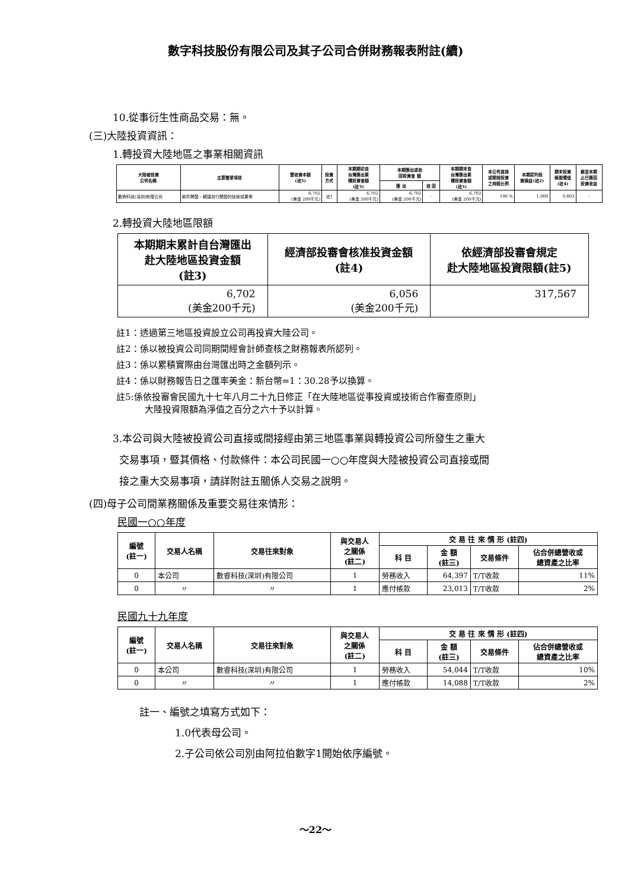數字科技股份有限公司及其子公司合併財務報表附註(續)
10.從事衍生性商品交易：無。
(三)大陸投資資訊：
1.轉投資大陸地區之事業相關資訊
| 大陸被投資 公司名稱 | 主要營業項目 | 實收資本額 (註3) | 投資 方式 | 本期期初自 台灣匯出累 積投資金額 (註3) | 本期匯出或收 回投資金 額 | | 本期期末自 台灣匯出累 積投資金額 (註3) | 本公司直接 或間接投資 之持股比例 | 本期認列投 資損益(註2) | 期末投資 帳面價值 (註4) | 截至本期 止已匯回 投資收益 |
| --- | --- | --- | --- | --- | --- | --- | --- | --- | --- | --- | --- |
| | | | | | 匯 出 | 收 回 | | | | | |
| 數睿科技(深圳)有限公司 | 軟件開發、轉讓自行開發的技術成果等 | 6,702 (美金 200千元) | 註1 | 6,702 (美金 200千元) | 6,702 (美金 200千元) | - | 6,702 (美金 200千元) | 100 % | 1,000 | 9,803 | - |
2.轉投資大陸地區限額
| 本期期末累計自台灣匯出 赴大陸地區投資金額 (註3) | 經濟部投審會核准投資金額 (註4) | 依經濟部投審會規定 赴大陸地區投資限額(註5) |
| --- | --- | --- |
| 6,702 (美金200千元) | 6,056 (美金200千元) | 317,567 |
註1：透過第三地區投資設立公司再投資大陸公司。
註2：係以被投資公司同期間經會計師查核之財務報表所認列。
註3：係以累積實際由台灣匯出時之金額列示。
註4：係以財務報告日之匯率美金：新台幣=1：30.28予以換算。
註5:係依投審會民國九十七年八月二十九日修正「在大陸地區從事投資或技術合作審查原則」
大陸投資限額為淨值之百分之六十予以計算。
3.本公司與大陸被投資公司直接或間接經由第三地區事業與轉投資公司所發生之重大
交易事項，暨其價格、付款條件：本公司民國一○○年度與大陸被投資公司直接或間
接之重大交易事項，請詳附註五關係人交易之說明。
(四)母子公司間業務關係及重要交易往來情形：
民國一○○年度
| 編號 (註一) | 交易人名稱 | 交易往來對象 | 與交易人 之關係 (註二) | 交 易 往 來 情 形 (註四) | | | |
| --- | --- | --- | --- | --- | --- | --- | --- |
| | | | | 科 目 | 金 額 (註三) | 交易條件 | 佔合併總營收或 總資產之比率 |
| 0 | 本公司 | 數睿科技(深圳)有限公司 | 1 | 勞務收入 | 64,397 | T/T收款 | 11% |
| 0 | 〃 | 〃 | 1 | 應付帳款 | 23,013 | T/T收款 | 2% |
民國九十九年度
| 編號 (註一) | 交易人名稱 | 交易往來對象 | 與交易人 之關係 (註二) | 交 易 往 來 情 形 (註四) | | | |
| --- | --- | --- | --- | --- | --- | --- | --- |
| | | | | 科 目 | 金 額 (註三) | 交易條件 | 佔合併總營收或 總資產之比率 |
| 0 | 本公司 | 數睿科技(深圳)有限公司 | 1 | 勞務收入 | 54,044 | T/T收款 | 10% |
| 0 | 〃 | 〃 | 1 | 應付帳款 | 14,088 | T/T收款 | 2% |
註一、編號之填寫方式如下：
1.0代表母公司。
2.子公司依公司別由阿拉伯數字1開始依序編號。
～22～